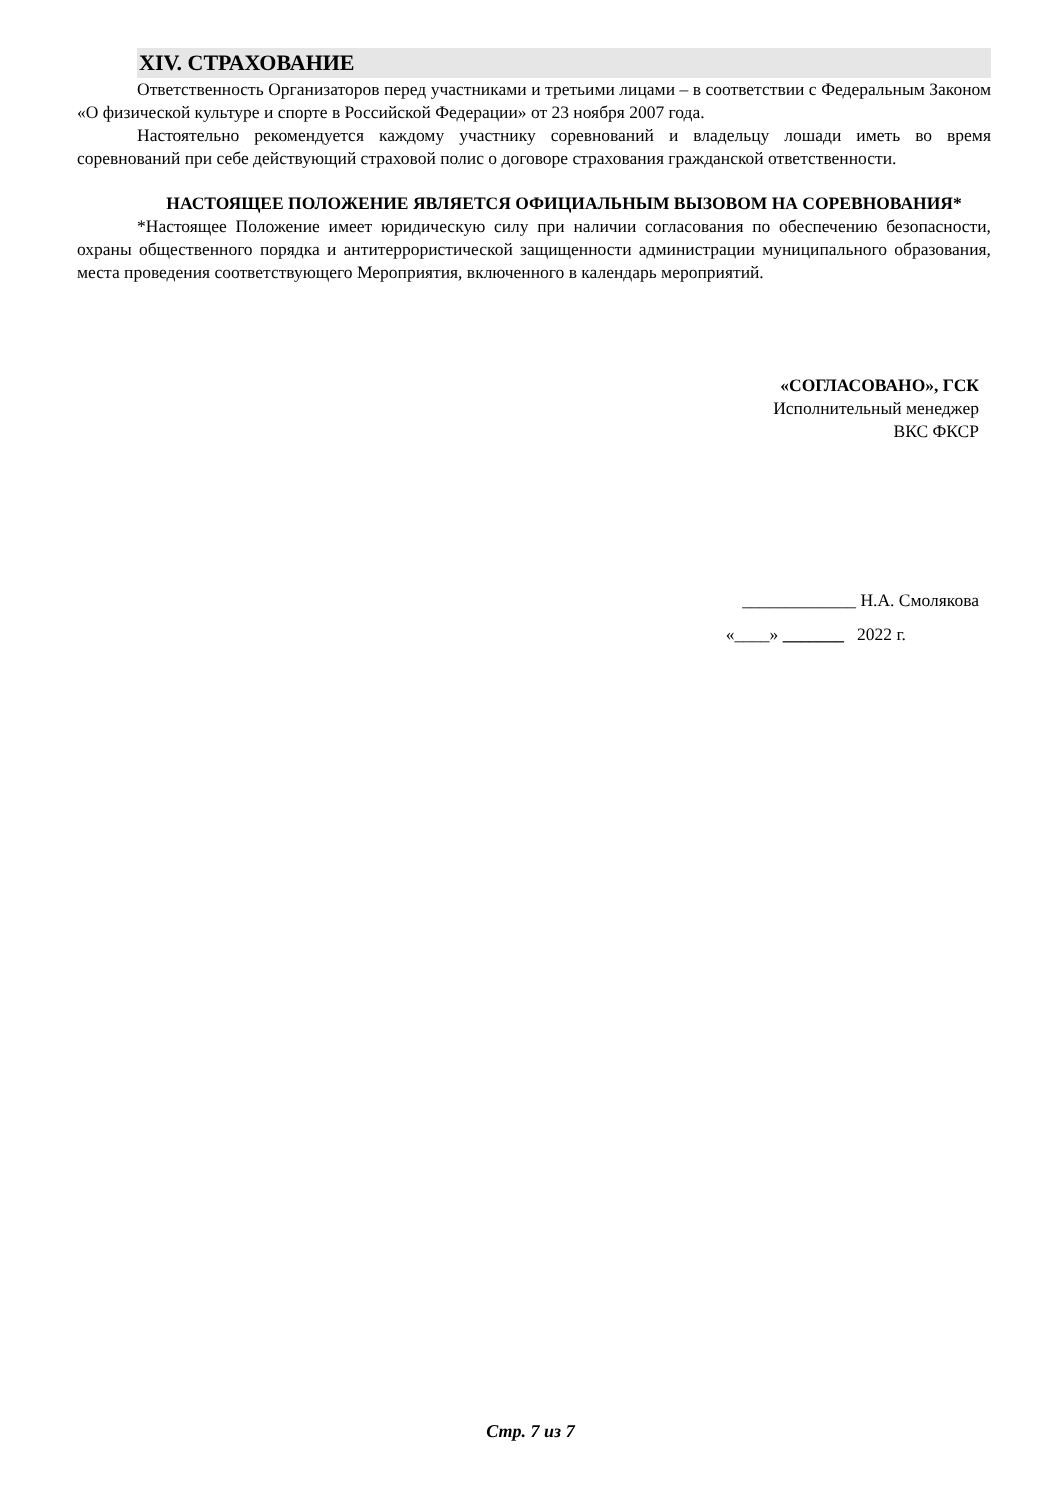XIV. СТРАХОВАНИЕ
Ответственность Организаторов перед участниками и третьими лицами – в соответствии с Федеральным Законом «О физической культуре и спорте в Российской Федерации» от 23 ноября 2007 года.
Настоятельно рекомендуется каждому участнику соревнований и владельцу лошади иметь во время соревнований при себе действующий страховой полис о договоре страхования гражданской ответственности.
НАСТОЯЩЕЕ ПОЛОЖЕНИЕ ЯВЛЯЕТСЯ ОФИЦИАЛЬНЫМ ВЫЗОВОМ НА СОРЕВНОВАНИЯ*
*Настоящее Положение имеет юридическую силу при наличии согласования по обеспечению безопасности, охраны общественного порядка и антитеррористической защищенности администрации муниципального образования, места проведения соответствующего Мероприятия, включенного в календарь мероприятий.
«СОГЛАСОВАНО», ГСК
Исполнительный менеджер
ВКС ФКСР
_____________ Н.А. Смолякова
«____» _______ 2022 г.
Стр. 7 из 7